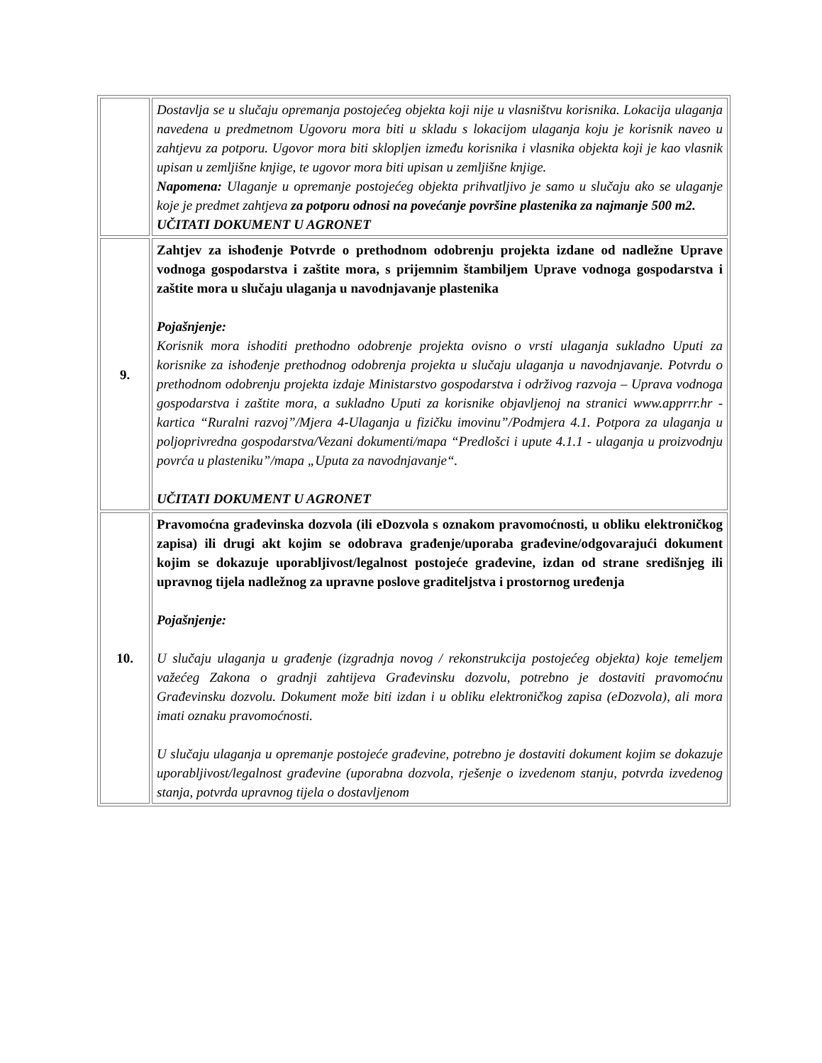| | Dostavlja se u slučaju opremanja postojećeg objekta koji nije u vlasništvu korisnika. Lokacija ulaganja navedena u predmetnom Ugovoru mora biti u skladu s lokacijom ulaganja koju je korisnik naveo u zahtjevu za potporu. Ugovor mora biti sklopljen između korisnika i vlasnika objekta koji je kao vlasnik upisan u zemljišne knjige, te ugovor mora biti upisan u zemljišne knjige. Napomena: Ulaganje u opremanje postojećeg objekta prihvatljivo je samo u slučaju ako se ulaganje koje je predmet zahtjeva za potporu odnosi na povećanje površine plastenika za najmanje 500 m2. UČITATI DOKUMENT U AGRONET |
| 9. | Zahtjev za ishođenje Potvrde o prethodnom odobrenju projekta izdane od nadležne Uprave vodnoga gospodarstva i zaštite mora, s prijemnim štambiljem Uprave vodnoga gospodarstva i zaštite mora u slučaju ulaganja u navodnjavanje plastenika Pojašnjenje: Korisnik mora ishoditi prethodno odobrenje projekta ovisno o vrsti ulaganja sukladno Uputi za korisnike za ishođenje prethodnog odobrenja projekta u slučaju ulaganja u navodnjavanje. Potvrdu o prethodnom odobrenju projekta izdaje Ministarstvo gospodarstva i održivog razvoja – Uprava vodnoga gospodarstva i zaštite mora, a sukladno Uputi za korisnike objavljenoj na stranici www.apprrr.hr - kartica “Ruralni razvoj”/Mjera 4-Ulaganja u fizičku imovinu”/Podmjera 4.1. Potpora za ulaganja u poljoprivredna gospodarstva/Vezani dokumenti/mapa “Predlošci i upute 4.1.1 - ulaganja u proizvodnju povrća u plasteniku”/mapa „Uputa za navodnjavanje“. UČITATI DOKUMENT U AGRONET |
| 10. | Pravomoćna građevinska dozvola (ili eDozvola s oznakom pravomoćnosti, u obliku elektroničkog zapisa) ili drugi akt kojim se odobrava građenje/uporaba građevine/odgovarajući dokument kojim se dokazuje uporabljivost/legalnost postojeće građevine, izdan od strane središnjeg ili upravnog tijela nadležnog za upravne poslove graditeljstva i prostornog uređenja Pojašnjenje: U slučaju ulaganja u građenje (izgradnja novog / rekonstrukcija postojećeg objekta) koje temeljem važećeg Zakona o gradnji zahtijeva Građevinsku dozvolu, potrebno je dostaviti pravomoćnu Građevinsku dozvolu. Dokument može biti izdan i u obliku elektroničkog zapisa (eDozvola), ali mora imati oznaku pravomoćnosti. U slučaju ulaganja u opremanje postojeće građevine, potrebno je dostaviti dokument kojim se dokazuje uporabljivost/legalnost građevine (uporabna dozvola, rješenje o izvedenom stanju, potvrda izvedenog stanja, potvrda upravnog tijela o dostavljenom |